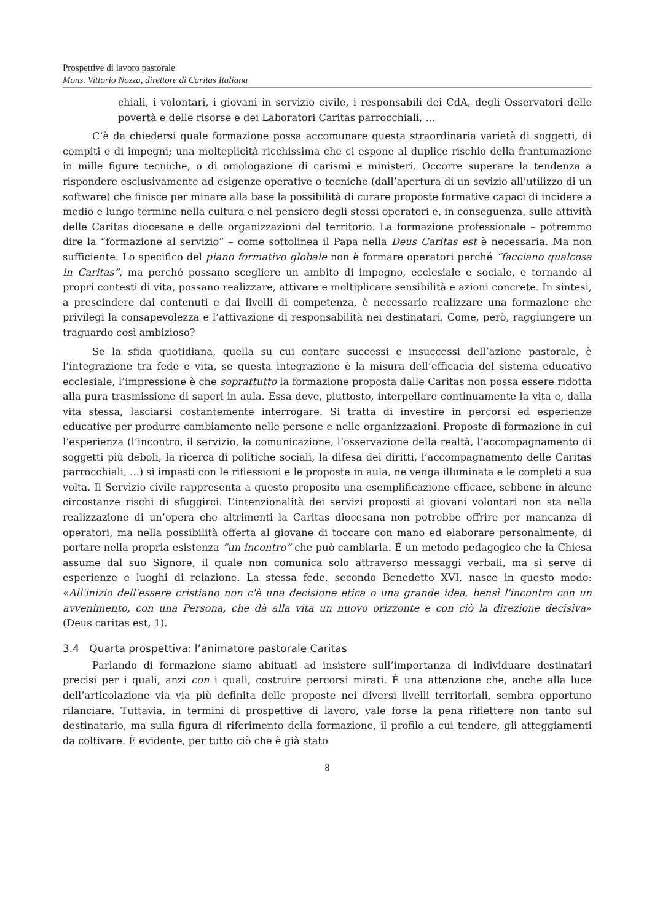Prospettive di lavoro pastorale
Mons. Vittorio Nozza, direttore di Caritas Italiana
chiali, i volontari, i giovani in servizio civile, i responsabili dei CdA, degli Osservatori delle povertà e delle risorse e dei Laboratori Caritas parrocchiali, ...
C’è da chiedersi quale formazione possa accomunare questa straordinaria varietà di soggetti, di compiti e di impegni; una molteplicità ricchissima che ci espone al duplice rischio della frantumazione in mille figure tecniche, o di omologazione di carismi e ministeri. Occorre superare la tendenza a rispondere esclusivamente ad esigenze operative o tecniche (dall’apertura di un sevizio all’utilizzo di un software) che finisce per minare alla base la possibilità di curare proposte formative capaci di incidere a medio e lungo termine nella cultura e nel pensiero degli stessi operatori e, in conseguenza, sulle attività delle Caritas diocesane e delle organizzazioni del territorio. La formazione professionale – potremmo dire la “formazione al servizio” – come sottolinea il Papa nella Deus Caritas est è necessaria. Ma non sufficiente. Lo specifico del piano formativo globale non è formare operatori perché “facciano qualcosa in Caritas”, ma perché possano scegliere un ambito di impegno, ecclesiale e sociale, e tornando ai propri contesti di vita, possano realizzare, attivare e moltiplicare sensibilità e azioni concrete. In sintesi, a prescindere dai contenuti e dai livelli di competenza, è necessario realizzare una formazione che privilegi la consapevolezza e l’attivazione di responsabilità nei destinatari. Come, però, raggiungere un traguardo così ambizioso?
Se la sfida quotidiana, quella su cui contare successi e insuccessi dell’azione pastorale, è l’integrazione tra fede e vita, se questa integrazione è la misura dell’efficacia del sistema educativo ecclesiale, l’impressione è che soprattutto la formazione proposta dalle Caritas non possa essere ridotta alla pura trasmissione di saperi in aula. Essa deve, piuttosto, interpellare continuamente la vita e, dalla vita stessa, lasciarsi costantemente interrogare. Si tratta di investire in percorsi ed esperienze educative per produrre cambiamento nelle persone e nelle organizzazioni. Proposte di formazione in cui l’esperienza (l’incontro, il servizio, la comunicazione, l’osservazione della realtà, l’accompagnamento di soggetti più deboli, la ricerca di politiche sociali, la difesa dei diritti, l’accompagnamento delle Caritas parrocchiali, ...) si impasti con le riflessioni e le proposte in aula, ne venga illuminata e le completi a sua volta. Il Servizio civile rappresenta a questo proposito una esemplificazione efficace, sebbene in alcune circostanze rischi di sfuggirci. L’intenzionalità dei servizi proposti ai giovani volontari non sta nella realizzazione di un’opera che altrimenti la Caritas diocesana non potrebbe offrire per mancanza di operatori, ma nella possibilità offerta al giovane di toccare con mano ed elaborare personalmente, di portare nella propria esistenza “un incontro” che può cambiarla. È un metodo pedagogico che la Chiesa assume dal suo Signore, il quale non comunica solo attraverso messaggi verbali, ma si serve di esperienze e luoghi di relazione. La stessa fede, secondo Benedetto XVI, nasce in questo modo: «All'inizio dell'essere cristiano non c'è una decisione etica o una grande idea, bensì l'incontro con un avvenimento, con una Persona, che dà alla vita un nuovo orizzonte e con ciò la direzione decisiva» (Deus caritas est, 1).
3.4 Quarta prospettiva: l’animatore pastorale Caritas
Parlando di formazione siamo abituati ad insistere sull’importanza di individuare destinatari precisi per i quali, anzi con i quali, costruire percorsi mirati. È una attenzione che, anche alla luce dell’articolazione via via più definita delle proposte nei diversi livelli territoriali, sembra opportuno rilanciare. Tuttavia, in termini di prospettive di lavoro, vale forse la pena riflettere non tanto sul destinatario, ma sulla figura di riferimento della formazione, il profilo a cui tendere, gli atteggiamenti da coltivare. È evidente, per tutto ciò che è già stato
8